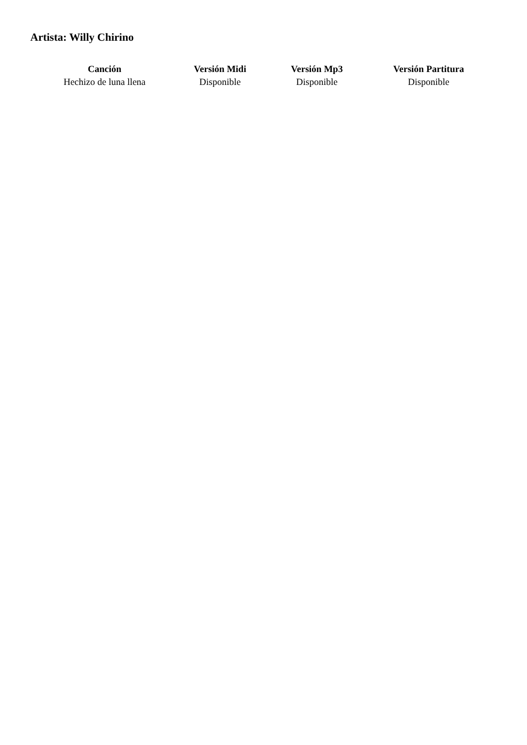Artista: Willy Chirino
| Canción | Versión Midi | Versión Mp3 | Versión Partitura |
| --- | --- | --- | --- |
| Hechizo de luna llena | Disponible | Disponible | Disponible |